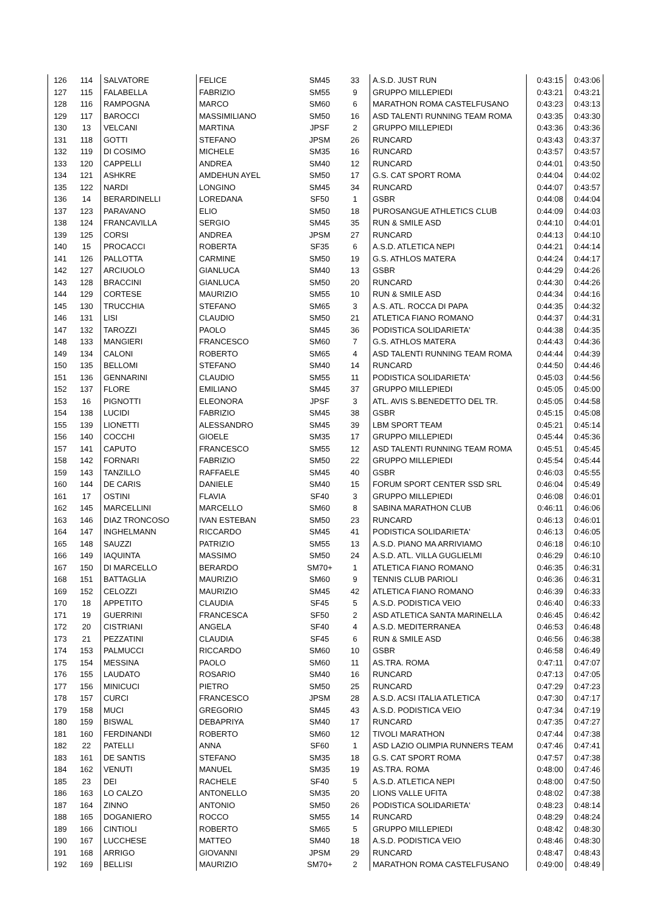| 126 | 114 | SALVATORE | FELICE | SM45 | 33 | A.S.D. JUST RUN | 0:43:15 | 0:43:06 |
| 127 | 115 | FALABELLA | FABRIZIO | SM55 | 9 | GRUPPO MILLEPIEDI | 0:43:21 | 0:43:21 |
| 128 | 116 | RAMPOGNA | MARCO | SM60 | 6 | MARATHON ROMA CASTELFUSANO | 0:43:23 | 0:43:13 |
| 129 | 117 | BAROCCI | MASSIMILIANO | SM50 | 16 | ASD TALENTI RUNNING TEAM ROMA | 0:43:35 | 0:43:30 |
| 130 | 13 | VELCANI | MARTINA | JPSF | 2 | GRUPPO MILLEPIEDI | 0:43:36 | 0:43:36 |
| 131 | 118 | GOTTI | STEFANO | JPSM | 26 | RUNCARD | 0:43:43 | 0:43:37 |
| 132 | 119 | DI COSIMO | MICHELE | SM35 | 16 | RUNCARD | 0:43:57 | 0:43:57 |
| 133 | 120 | CAPPELLI | ANDREA | SM40 | 12 | RUNCARD | 0:44:01 | 0:43:50 |
| 134 | 121 | ASHKRE | AMDEHUN AYEL | SM50 | 17 | G.S. CAT SPORT ROMA | 0:44:04 | 0:44:02 |
| 135 | 122 | NARDI | LONGINO | SM45 | 34 | RUNCARD | 0:44:07 | 0:43:57 |
| 136 | 14 | BERARDINELLI | LOREDANA | SF50 | 1 | GSBR | 0:44:08 | 0:44:04 |
| 137 | 123 | PARAVANO | ELIO | SM50 | 18 | PUROSANGUE ATHLETICS CLUB | 0:44:09 | 0:44:03 |
| 138 | 124 | FRANCAVILLA | SERGIO | SM45 | 35 | RUN & SMILE ASD | 0:44:10 | 0:44:01 |
| 139 | 125 | CORSI | ANDREA | JPSM | 27 | RUNCARD | 0:44:13 | 0:44:10 |
| 140 | 15 | PROCACCI | ROBERTA | SF35 | 6 | A.S.D. ATLETICA NEPI | 0:44:21 | 0:44:14 |
| 141 | 126 | PALLOTTA | CARMINE | SM50 | 19 | G.S. ATHLOS MATERA | 0:44:24 | 0:44:17 |
| 142 | 127 | ARCIUOLO | GIANLUCA | SM40 | 13 | GSBR | 0:44:29 | 0:44:26 |
| 143 | 128 | BRACCINI | GIANLUCA | SM50 | 20 | RUNCARD | 0:44:30 | 0:44:26 |
| 144 | 129 | CORTESE | MAURIZIO | SM55 | 10 | RUN & SMILE ASD | 0:44:34 | 0:44:16 |
| 145 | 130 | TRUCCHIA | STEFANO | SM65 | 3 | A.S. ATL. ROCCA DI PAPA | 0:44:35 | 0:44:32 |
| 146 | 131 | LISI | CLAUDIO | SM50 | 21 | ATLETICA FIANO ROMANO | 0:44:37 | 0:44:31 |
| 147 | 132 | TAROZZI | PAOLO | SM45 | 36 | PODISTICA SOLIDARIETA' | 0:44:38 | 0:44:35 |
| 148 | 133 | MANGIERI | FRANCESCO | SM60 | 7 | G.S. ATHLOS MATERA | 0:44:43 | 0:44:36 |
| 149 | 134 | CALONI | ROBERTO | SM65 | 4 | ASD TALENTI RUNNING TEAM ROMA | 0:44:44 | 0:44:39 |
| 150 | 135 | BELLOMI | STEFANO | SM40 | 14 | RUNCARD | 0:44:50 | 0:44:46 |
| 151 | 136 | GENNARINI | CLAUDIO | SM55 | 11 | PODISTICA SOLIDARIETA' | 0:45:03 | 0:44:56 |
| 152 | 137 | FLORE | EMILIANO | SM45 | 37 | GRUPPO MILLEPIEDI | 0:45:05 | 0:45:00 |
| 153 | 16 | PIGNOTTI | ELEONORA | JPSF | 3 | ATL. AVIS S.BENEDETTO DEL TR. | 0:45:05 | 0:44:58 |
| 154 | 138 | LUCIDI | FABRIZIO | SM45 | 38 | GSBR | 0:45:15 | 0:45:08 |
| 155 | 139 | LIONETTI | ALESSANDRO | SM45 | 39 | LBM SPORT TEAM | 0:45:21 | 0:45:14 |
| 156 | 140 | COCCHI | GIOELE | SM35 | 17 | GRUPPO MILLEPIEDI | 0:45:44 | 0:45:36 |
| 157 | 141 | CAPUTO | FRANCESCO | SM55 | 12 | ASD TALENTI RUNNING TEAM ROMA | 0:45:51 | 0:45:45 |
| 158 | 142 | FORNARI | FABRIZIO | SM50 | 22 | GRUPPO MILLEPIEDI | 0:45:54 | 0:45:44 |
| 159 | 143 | TANZILLO | RAFFAELE | SM45 | 40 | GSBR | 0:46:03 | 0:45:55 |
| 160 | 144 | DE CARIS | DANIELE | SM40 | 15 | FORUM SPORT CENTER SSD SRL | 0:46:04 | 0:45:49 |
| 161 | 17 | OSTINI | FLAVIA | SF40 | 3 | GRUPPO MILLEPIEDI | 0:46:08 | 0:46:01 |
| 162 | 145 | MARCELLINI | MARCELLO | SM60 | 8 | SABINA MARATHON CLUB | 0:46:11 | 0:46:06 |
| 163 | 146 | DIAZ TRONCOSO | IVAN ESTEBAN | SM50 | 23 | RUNCARD | 0:46:13 | 0:46:01 |
| 164 | 147 | INGHELMANN | RICCARDO | SM45 | 41 | PODISTICA SOLIDARIETA' | 0:46:13 | 0:46:05 |
| 165 | 148 | SAUZZI | PATRIZIO | SM55 | 13 | A.S.D. PIANO MA ARRIVIAMO | 0:46:18 | 0:46:10 |
| 166 | 149 | IAQUINTA | MASSIMO | SM50 | 24 | A.S.D. ATL. VILLA GUGLIELMI | 0:46:29 | 0:46:10 |
| 167 | 150 | DI MARCELLO | BERARDO | SM70+ | 1 | ATLETICA FIANO ROMANO | 0:46:35 | 0:46:31 |
| 168 | 151 | BATTAGLIA | MAURIZIO | SM60 | 9 | TENNIS CLUB PARIOLI | 0:46:36 | 0:46:31 |
| 169 | 152 | CELOZZI | MAURIZIO | SM45 | 42 | ATLETICA FIANO ROMANO | 0:46:39 | 0:46:33 |
| 170 | 18 | APPETITO | CLAUDIA | SF45 | 5 | A.S.D. PODISTICA VEIO | 0:46:40 | 0:46:33 |
| 171 | 19 | GUERRINI | FRANCESCA | SF50 | 2 | ASD ATLETICA SANTA MARINELLA | 0:46:45 | 0:46:42 |
| 172 | 20 | CISTRIANI | ANGELA | SF40 | 4 | A.S.D. MEDITERRANEA | 0:46:53 | 0:46:48 |
| 173 | 21 | PEZZATINI | CLAUDIA | SF45 | 6 | RUN & SMILE ASD | 0:46:56 | 0:46:38 |
| 174 | 153 | PALMUCCI | RICCARDO | SM60 | 10 | GSBR | 0:46:58 | 0:46:49 |
| 175 | 154 | MESSINA | PAOLO | SM60 | 11 | AS.TRA. ROMA | 0:47:11 | 0:47:07 |
| 176 | 155 | LAUDATO | ROSARIO | SM40 | 16 | RUNCARD | 0:47:13 | 0:47:05 |
| 177 | 156 | MINICUCI | PIETRO | SM50 | 25 | RUNCARD | 0:47:29 | 0:47:23 |
| 178 | 157 | CURCI | FRANCESCO | JPSM | 28 | A.S.D. ACSI ITALIA ATLETICA | 0:47:30 | 0:47:17 |
| 179 | 158 | MUCI | GREGORIO | SM45 | 43 | A.S.D. PODISTICA VEIO | 0:47:34 | 0:47:19 |
| 180 | 159 | BISWAL | DEBAPRIYA | SM40 | 17 | RUNCARD | 0:47:35 | 0:47:27 |
| 181 | 160 | FERDINANDI | ROBERTO | SM60 | 12 | TIVOLI MARATHON | 0:47:44 | 0:47:38 |
| 182 | 22 | PATELLI | ANNA | SF60 | 1 | ASD LAZIO OLIMPIA RUNNERS TEAM | 0:47:46 | 0:47:41 |
| 183 | 161 | DE SANTIS | STEFANO | SM35 | 18 | G.S. CAT SPORT ROMA | 0:47:57 | 0:47:38 |
| 184 | 162 | VENUTI | MANUEL | SM35 | 19 | AS.TRA. ROMA | 0:48:00 | 0:47:46 |
| 185 | 23 | DEI | RACHELE | SF40 | 5 | A.S.D. ATLETICA NEPI | 0:48:00 | 0:47:50 |
| 186 | 163 | LO CALZO | ANTONELLO | SM35 | 20 | LIONS VALLE UFITA | 0:48:02 | 0:47:38 |
| 187 | 164 | ZINNO | ANTONIO | SM50 | 26 | PODISTICA SOLIDARIETA' | 0:48:23 | 0:48:14 |
| 188 | 165 | DOGANIERO | ROCCO | SM55 | 14 | RUNCARD | 0:48:29 | 0:48:24 |
| 189 | 166 | CINTIOLI | ROBERTO | SM65 | 5 | GRUPPO MILLEPIEDI | 0:48:42 | 0:48:30 |
| 190 | 167 | LUCCHESE | MATTEO | SM40 | 18 | A.S.D. PODISTICA VEIO | 0:48:46 | 0:48:30 |
| 191 | 168 | ARRIGO | GIOVANNI | JPSM | 29 | RUNCARD | 0:48:47 | 0:48:43 |
| 192 | 169 | BELLISI | MAURIZIO | SM70+ | 2 | MARATHON ROMA CASTELFUSANO | 0:49:00 | 0:48:49 |